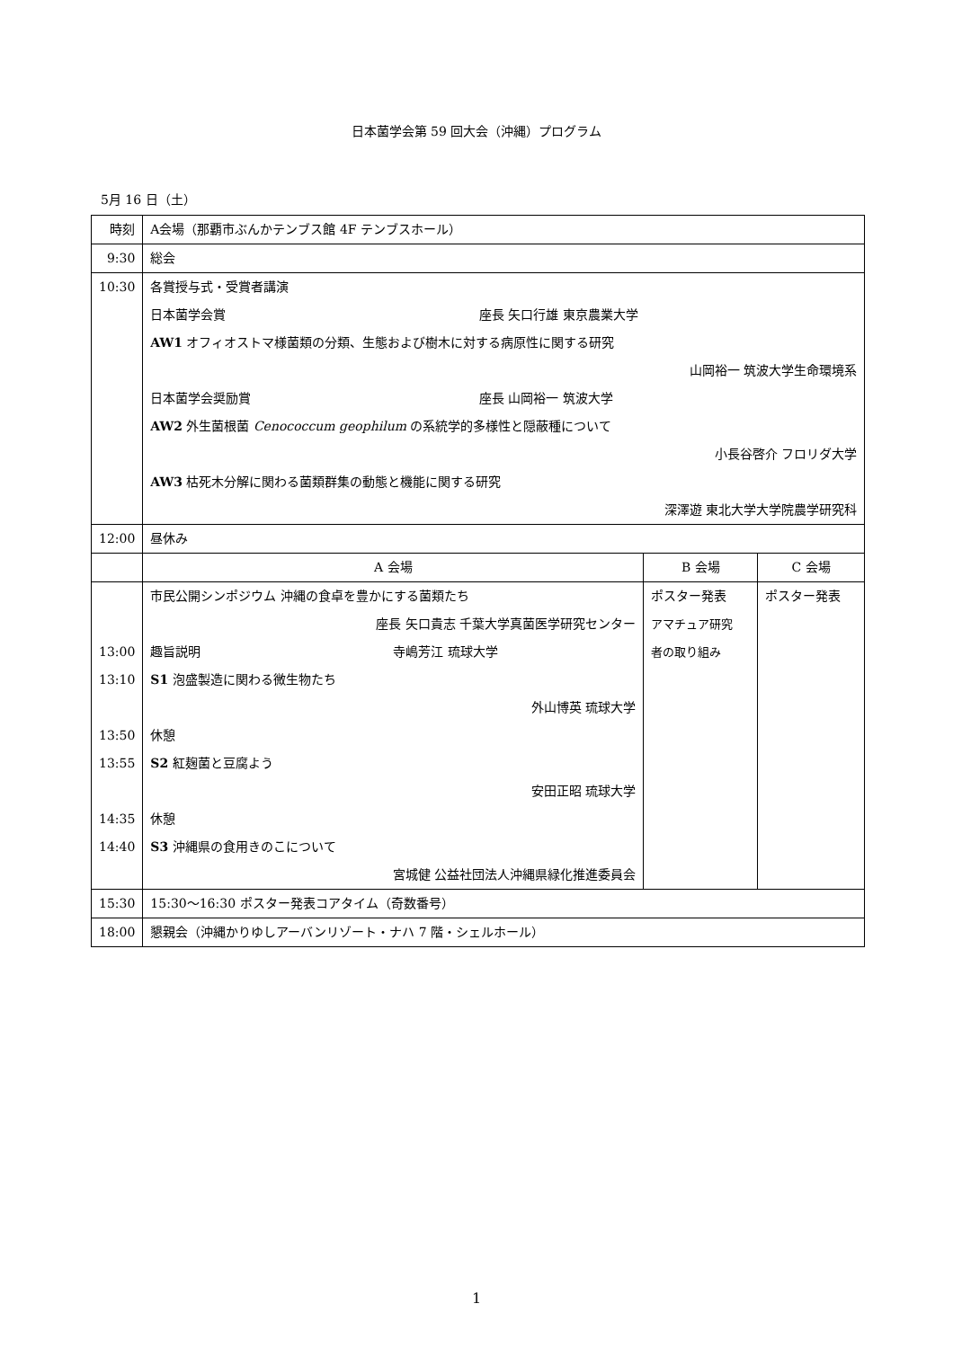日本菌学会第 59 回大会（沖縄）プログラム
5月 16 日（土）
| 時刻 | A会場（那覇市ぶんかテンブス館 4F テンブスホール） | | |
| 9:30 | 総会 | | |
| 10:30 | 各賞授与式・受賞者講演 日本菌学会賞 座長 矢口行雄 東京農業大学 AW1 オフィオストマ様菌類の分類、生態および樹木に対する病原性に関する研究 山岡裕一 筑波大学生命環境系 日本菌学会奨励賞 座長 山岡裕一 筑波大学 AW2 外生菌根菌 Cenococcum geophilum の系統学的多様性と隠蔽種について 小長谷啓介 フロリダ大学 AW3 枯死木分解に関わる菌類群集の動態と機能に関する研究 深澤遊 東北大学大学院農学研究科 | | |
| 12:00 | 昼休み | | |
| | A 会場 | B 会場 | C 会場 |
| 13:00 13:10 13:50 13:55 14:35 14:40 | 市民公開シンポジウム 沖縄の食卓を豊かにする菌類たち 座長 矢口貴志 千葉大学真菌医学研究センター 趣旨説明 寺嶋芳江 琉球大学 S1 泡盛製造に関わる微生物たち 外山博英 琉球大学 休憩 S2 紅麹菌と豆腐よう 安田正昭 琉球大学 休憩 S3 沖縄県の食用きのこについて 宮城健 公益社団法人沖縄県緑化推進委員会 | ポスター発表 アマチュア研究 者の取り組み | ポスター発表 |
| 15:30 | 15:30～16:30 ポスター発表コアタイム（奇数番号） | | |
| 18:00 | 懇親会（沖縄かりゆしアーバンリゾート・ナハ 7 階・シェルホール） | | |
1